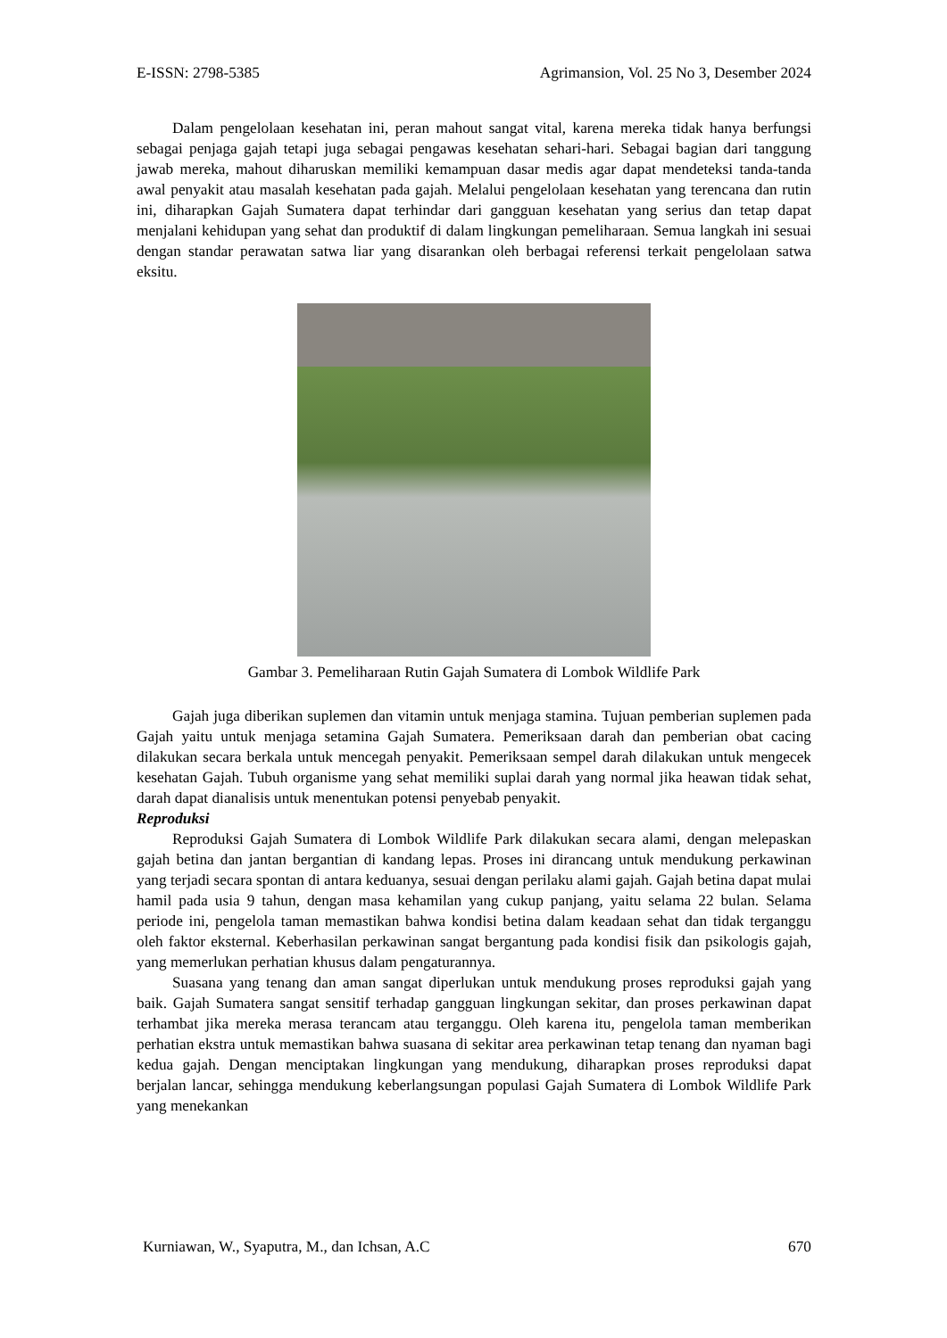E-ISSN: 2798-5385 Agrimansion, Vol. 25 No 3, Desember 2024
Dalam pengelolaan kesehatan ini, peran mahout sangat vital, karena mereka tidak hanya berfungsi sebagai penjaga gajah tetapi juga sebagai pengawas kesehatan sehari-hari. Sebagai bagian dari tanggung jawab mereka, mahout diharuskan memiliki kemampuan dasar medis agar dapat mendeteksi tanda-tanda awal penyakit atau masalah kesehatan pada gajah. Melalui pengelolaan kesehatan yang terencana dan rutin ini, diharapkan Gajah Sumatera dapat terhindar dari gangguan kesehatan yang serius dan tetap dapat menjalani kehidupan yang sehat dan produktif di dalam lingkungan pemeliharaan. Semua langkah ini sesuai dengan standar perawatan satwa liar yang disarankan oleh berbagai referensi terkait pengelolaan satwa eksitu.
Gambar 3. Pemeliharaan Rutin Gajah Sumatera di Lombok Wildlife Park
Gajah juga diberikan suplemen dan vitamin untuk menjaga stamina. Tujuan pemberian suplemen pada Gajah yaitu untuk menjaga setamina Gajah Sumatera. Pemeriksaan darah dan pemberian obat cacing dilakukan secara berkala untuk mencegah penyakit. Pemeriksaan sempel darah dilakukan untuk mengecek kesehatan Gajah. Tubuh organisme yang sehat memiliki suplai darah yang normal jika heawan tidak sehat, darah dapat dianalisis untuk menentukan potensi penyebab penyakit.
Reproduksi
Reproduksi Gajah Sumatera di Lombok Wildlife Park dilakukan secara alami, dengan melepaskan gajah betina dan jantan bergantian di kandang lepas. Proses ini dirancang untuk mendukung perkawinan yang terjadi secara spontan di antara keduanya, sesuai dengan perilaku alami gajah. Gajah betina dapat mulai hamil pada usia 9 tahun, dengan masa kehamilan yang cukup panjang, yaitu selama 22 bulan. Selama periode ini, pengelola taman memastikan bahwa kondisi betina dalam keadaan sehat dan tidak terganggu oleh faktor eksternal. Keberhasilan perkawinan sangat bergantung pada kondisi fisik dan psikologis gajah, yang memerlukan perhatian khusus dalam pengaturannya.
Suasana yang tenang dan aman sangat diperlukan untuk mendukung proses reproduksi gajah yang baik. Gajah Sumatera sangat sensitif terhadap gangguan lingkungan sekitar, dan proses perkawinan dapat terhambat jika mereka merasa terancam atau terganggu. Oleh karena itu, pengelola taman memberikan perhatian ekstra untuk memastikan bahwa suasana di sekitar area perkawinan tetap tenang dan nyaman bagi kedua gajah. Dengan menciptakan lingkungan yang mendukung, diharapkan proses reproduksi dapat berjalan lancar, sehingga mendukung keberlangsungan populasi Gajah Sumatera di Lombok Wildlife Park yang menekankan
Kurniawan, W., Syaputra, M., dan Ichsan, A.C 670